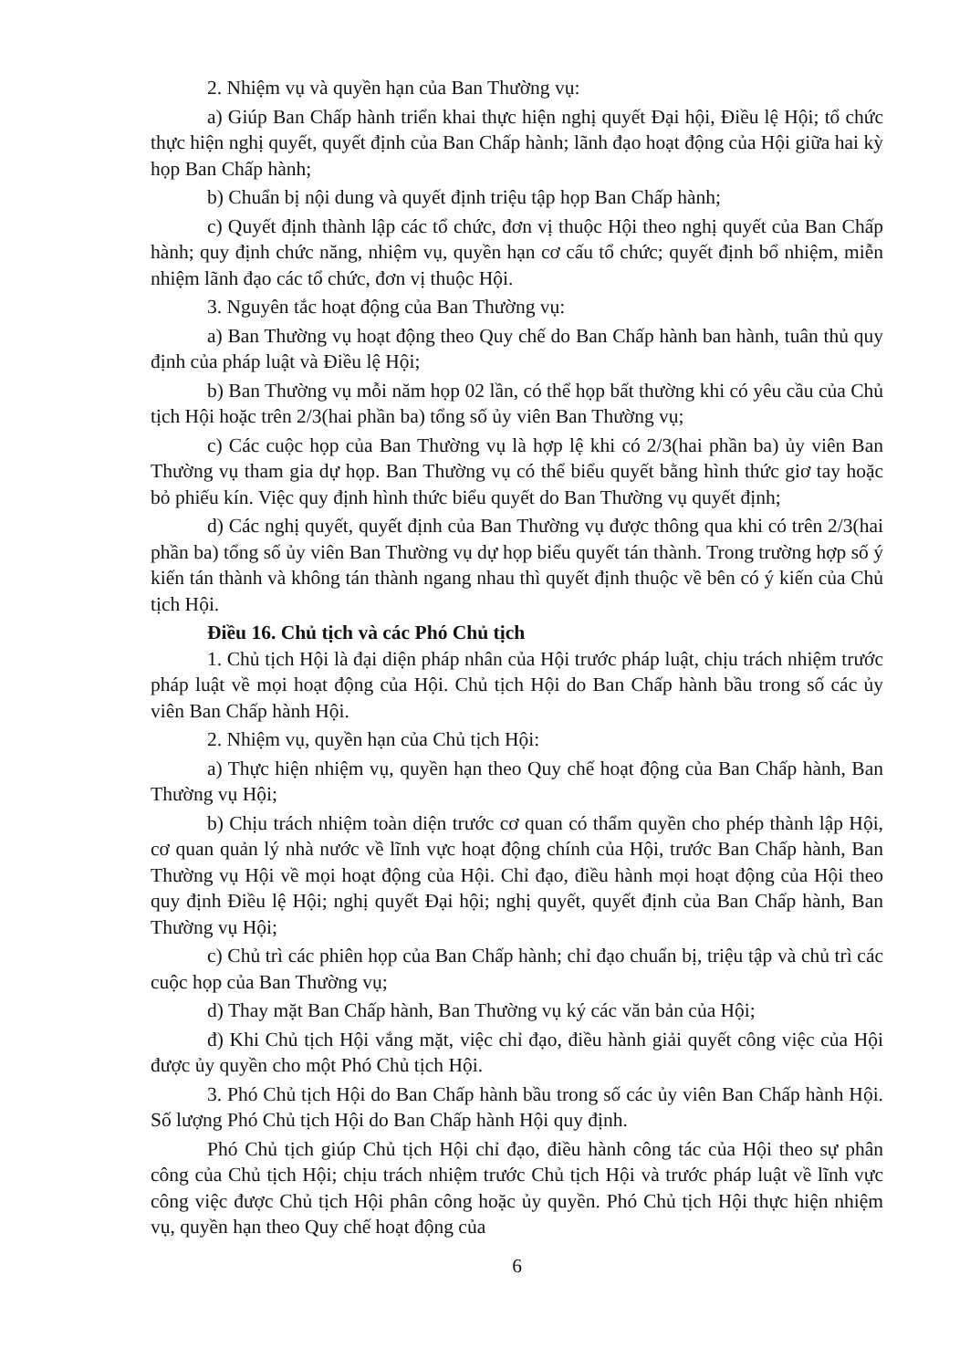2. Nhiệm vụ và quyền hạn của Ban Thường vụ:
a) Giúp Ban Chấp hành triển khai thực hiện nghị quyết Đại hội, Điều lệ Hội; tổ chức thực hiện nghị quyết, quyết định của Ban Chấp hành; lãnh đạo hoạt động của Hội giữa hai kỳ họp Ban Chấp hành;
b) Chuẩn bị nội dung và quyết định triệu tập họp Ban Chấp hành;
c) Quyết định thành lập các tổ chức, đơn vị thuộc Hội theo nghị quyết của Ban Chấp hành; quy định chức năng, nhiệm vụ, quyền hạn cơ cấu tổ chức; quyết định bổ nhiệm, miễn nhiệm lãnh đạo các tổ chức, đơn vị thuộc Hội.
3. Nguyên tắc hoạt động của Ban Thường vụ:
a) Ban Thường vụ hoạt động theo Quy chế do Ban Chấp hành ban hành, tuân thủ quy định của pháp luật và Điều lệ Hội;
b) Ban Thường vụ mỗi năm họp 02 lần, có thể họp bất thường khi có yêu cầu của Chủ tịch Hội hoặc trên 2/3(hai phần ba) tổng số ủy viên Ban Thường vụ;
c) Các cuộc họp của Ban Thường vụ là hợp lệ khi có 2/3(hai phần ba) ủy viên Ban Thường vụ tham gia dự họp. Ban Thường vụ có thể biểu quyết bằng hình thức giơ tay hoặc bỏ phiếu kín. Việc quy định hình thức biểu quyết do Ban Thường vụ quyết định;
d) Các nghị quyết, quyết định của Ban Thường vụ được thông qua khi có trên 2/3(hai phần ba) tổng số ủy viên Ban Thường vụ dự họp biểu quyết tán thành. Trong trường hợp số ý kiến tán thành và không tán thành ngang nhau thì quyết định thuộc về bên có ý kiến của Chủ tịch Hội.
Điều 16. Chủ tịch và các Phó Chủ tịch
1. Chủ tịch Hội là đại diện pháp nhân của Hội trước pháp luật, chịu trách nhiệm trước pháp luật về mọi hoạt động của Hội. Chủ tịch Hội do Ban Chấp hành bầu trong số các ủy viên Ban Chấp hành Hội.
2. Nhiệm vụ, quyền hạn của Chủ tịch Hội:
a) Thực hiện nhiệm vụ, quyền hạn theo Quy chế hoạt động của Ban Chấp hành, Ban Thường vụ Hội;
b) Chịu trách nhiệm toàn diện trước cơ quan có thẩm quyền cho phép thành lập Hội, cơ quan quản lý nhà nước về lĩnh vực hoạt động chính của Hội, trước Ban Chấp hành, Ban Thường vụ Hội về mọi hoạt động của Hội. Chỉ đạo, điều hành mọi hoạt động của Hội theo quy định Điều lệ Hội; nghị quyết Đại hội; nghị quyết, quyết định của Ban Chấp hành, Ban Thường vụ Hội;
c) Chủ trì các phiên họp của Ban Chấp hành; chỉ đạo chuẩn bị, triệu tập và chủ trì các cuộc họp của Ban Thường vụ;
d) Thay mặt Ban Chấp hành, Ban Thường vụ ký các văn bản của Hội;
đ) Khi Chủ tịch Hội vắng mặt, việc chỉ đạo, điều hành giải quyết công việc của Hội được ủy quyền cho một Phó Chủ tịch Hội.
3. Phó Chủ tịch Hội do Ban Chấp hành bầu trong số các ủy viên Ban Chấp hành Hội. Số lượng Phó Chủ tịch Hội do Ban Chấp hành Hội quy định.
Phó Chủ tịch giúp Chủ tịch Hội chỉ đạo, điều hành công tác của Hội theo sự phân công của Chủ tịch Hội; chịu trách nhiệm trước Chủ tịch Hội và trước pháp luật về lĩnh vực công việc được Chủ tịch Hội phân công hoặc ủy quyền. Phó Chủ tịch Hội thực hiện nhiệm vụ, quyền hạn theo Quy chế hoạt động của
6